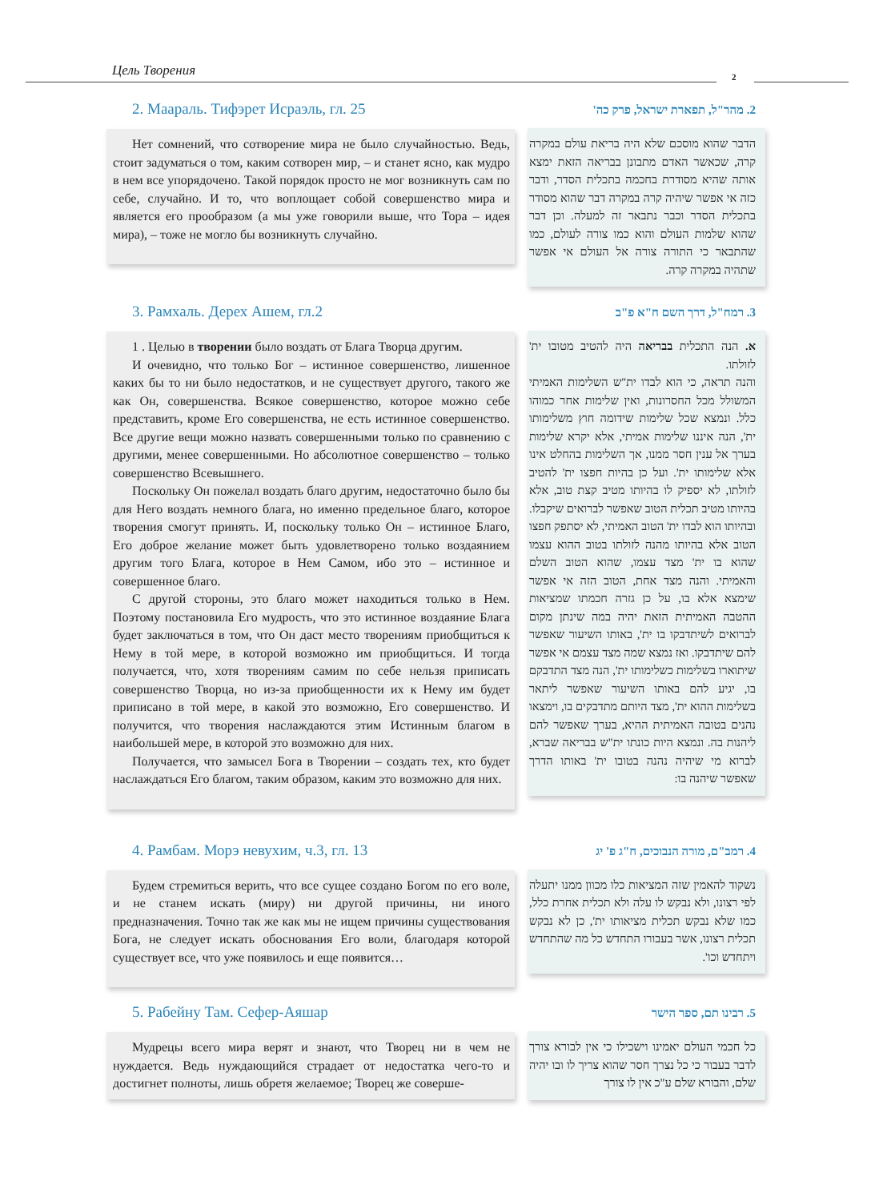Цель Творения 2
2. Маараль. Тифэрет Исраэль, гл. 25
Нет сомнений, что сотворение мира не было случайностью. Ведь, стоит задуматься о том, каким сотворен мир, – и станет ясно, как мудро в нем все упорядочено. Такой порядок просто не мог возникнуть сам по себе, случайно. И то, что воплощает собой совершенство мира и является его прообразом (а мы уже говорили выше, что Тора – идея мира), – тоже не могло бы возникнуть случайно.
2. מהר"ל, תפארת ישראל, פרק כה'
הדבר שהוא מוסכם שלא היה בריאת עולם במקרה קרה, שכאשר האדם מתבונן בבריאה הזאת ימצא אותה שהיא מסודרת בחכמה בתכלית הסדר, ודבר כזה אי אפשר שיהיה קרה במקרה דבר שהוא מסודר בתכלית הסדר וכבר נתבאר זה למעלה. וכן דבר שהוא שלמות העולם והוא כמו צורה לעולם, כמו שהתבאר כי התורה צורה אל העולם אי אפשר שתהיה במקרה קרה.
3. Рамхаль. Дерех Ашем, гл.2
1 . Целью в творении было воздать от Блага Творца другим.
И очевидно, что только Бог – истинное совершенство, лишенное каких бы то ни было недостатков, и не существует другого, такого же как Он, совершенства. Всякое совершенство, которое можно себе представить, кроме Его совершенства, не есть истинное совершенство. Все другие вещи можно назвать совершенными только по сравнению с другими, менее совершенными. Но абсолютное совершенство – только совершенство Всевышнего.
Поскольку Он пожелал воздать благо другим, недостаточно было бы для Него воздать немного блага, но именно предельное благо, которое творения смогут принять. И, поскольку только Он – истинное Благо, Его доброе желание может быть удовлетворено только воздаянием другим того Блага, которое в Нем Самом, ибо это – истинное и совершенное благо.
С другой стороны, это благо может находиться только в Нем. Поэтому постановила Его мудрость, что это истинное воздаяние Блага будет заключаться в том, что Он даст место творениям приобщиться к Нему в той мере, в которой возможно им приобщиться. И тогда получается, что, хотя творениям самим по себе нельзя приписать совершенство Творца, но из-за приобщенности их к Нему им будет приписано в той мере, в какой это возможно, Его совершенство. И получится, что творения наслаждаются этим Истинным благом в наибольшей мере, в которой это возможно для них.
Получается, что замысел Бога в Творении – создать тех, кто будет наслаждаться Его благом, таким образом, каким это возможно для них.
3. רמח"ל, דרך השם ח"א פ"ב
א. הנה התכלית בבריאה היה להטיב מטובו ית' לזולתו.
והנה תראה, כי הוא לבדו ית"ש השלימות האמיתי המשולל מכל החסרונות, ואין שלימות אחר כמוהו כלל. ונמצא שכל שלימות שידומה חוץ משלימותו ית', הנה איננו שלימות אמיתי, אלא יקרא שלימות בערך אל ענין חסר ממנו, אך השלימות בהחלט אינו אלא שלימותו ית'. ועל כן בהיות חפצו ית' להטיב לזולתו, לא יספיק לו בהיותו מטיב קצת טוב, אלא בהיותו מטיב תכלית הטוב שאפשר לברואים שיקבלו. ובהיותו הוא לבדו ית' הטוב האמיתי, לא יסתפק חפצו הטוב אלא בהיותו מהנה לזולתו בטוב ההוא עצמו שהוא בו ית' מצד עצמו, שהוא הטוב השלם והאמיתי. והנה מצד אחת, הטוב הזה אי אפשר שימצא אלא בו, על כן גזרה חכמתו שמציאות ההטבה האמיתית הזאת יהיה במה שינתן מקום לברואים לשיתדבקו בו ית', באותו השיעור שאפשר להם שיתדבקו. ואז נמצא שמה מצד עצמם אי אפשר שיתוארו בשלימות כשלימותו ית', הנה מצד התדבקם בו, יגיע להם באותו השיעור שאפשר ליתאר בשלימות ההוא ית', מצד היותם מתדבקים בו, וימצאו נהנים בטובה האמיתית ההיא, בערך שאפשר להם ליהנות בה. ונמצא היות כונתו ית"ש בבריאה שברא, לברוא מי שיהיה נהנה בטובו ית' באותו הדרך שאפשר שיהנה בו:
4. Рамбам. Морэ невухим, ч.3, гл. 13
Будем стремиться верить, что все сущее создано Богом по его воле, и не станем искать (миру) ни другой причины, ни иного предназначения. Точно так же как мы не ищем причины существования Бога, не следует искать обоснования Его воли, благодаря которой существует все, что уже появилось и еще появится…
4. רמב"ם, מורה הנבוכים, ח"ג פ' יג
נשקוד להאמין שזה המציאות כלו מכוון ממנו יתעלה לפי רצונו, ולא נבקש לו עלה ולא תכלית אחרת כלל, כמו שלא נבקש תכלית מציאותו ית', כן לא נבקש תכלית רצונו, אשר בעבורו התחדש כל מה שהתחדש ויתחדש וכו'.
5. Рабейну Там. Сефер-Аяшар
Мудрецы всего мира верят и знают, что Творец ни в чем не нуждается. Ведь нуждающийся страдает от недостатка чего-то и достигнет полноты, лишь обретя желаемое; Творец же соверше-
5. רבינו תם, ספר הישר
כל חכמי העולם יאמינו וישכילו כי אין לבורא צורך לדבר בעבור כי כל נצרך חסר שהוא צריך לו ובו יהיה שלם, והבורא שלם ע"כ אין לו צורך